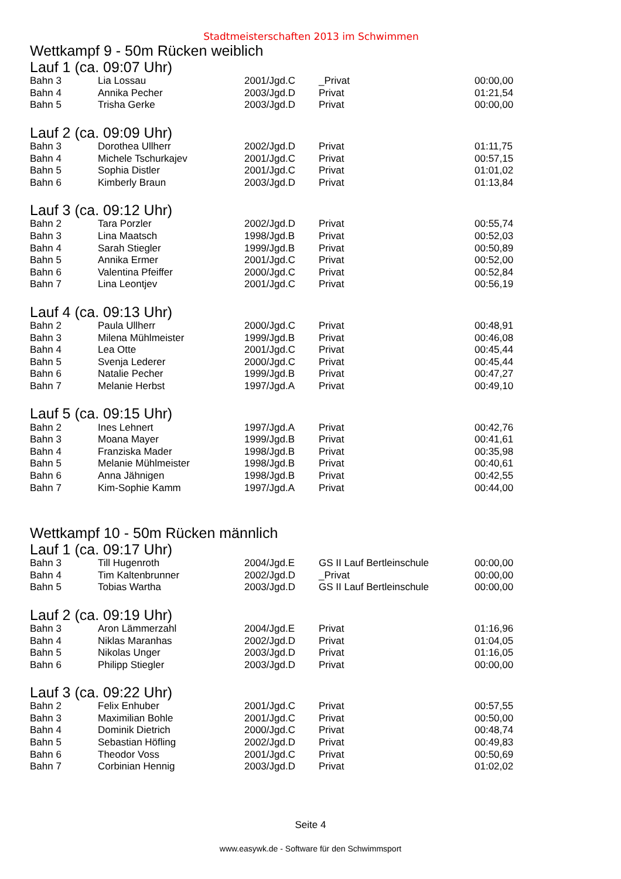Stadtmeisterschaften 2013 im Schwimmen
Wettkampf 9 - 50m Rücken weiblich
Lauf 1 (ca. 09:07 Uhr)
| Bahn 3 | Lia Lossau | 2001/Jgd.C | _Privat | 00:00,00 |
| Bahn 4 | Annika Pecher | 2003/Jgd.D | Privat | 01:21,54 |
| Bahn 5 | Trisha Gerke | 2003/Jgd.D | Privat | 00:00,00 |
Lauf 2 (ca. 09:09 Uhr)
| Bahn 3 | Dorothea Ullherr | 2002/Jgd.D | Privat | 01:11,75 |
| Bahn 4 | Michele Tschurkajev | 2001/Jgd.C | Privat | 00:57,15 |
| Bahn 5 | Sophia Distler | 2001/Jgd.C | Privat | 01:01,02 |
| Bahn 6 | Kimberly Braun | 2003/Jgd.D | Privat | 01:13,84 |
Lauf 3 (ca. 09:12 Uhr)
| Bahn 2 | Tara Porzler | 2002/Jgd.D | Privat | 00:55,74 |
| Bahn 3 | Lina Maatsch | 1998/Jgd.B | Privat | 00:52,03 |
| Bahn 4 | Sarah Stiegler | 1999/Jgd.B | Privat | 00:50,89 |
| Bahn 5 | Annika Ermer | 2001/Jgd.C | Privat | 00:52,00 |
| Bahn 6 | Valentina Pfeiffer | 2000/Jgd.C | Privat | 00:52,84 |
| Bahn 7 | Lina Leontjev | 2001/Jgd.C | Privat | 00:56,19 |
Lauf 4 (ca. 09:13 Uhr)
| Bahn 2 | Paula Ullherr | 2000/Jgd.C | Privat | 00:48,91 |
| Bahn 3 | Milena Mühlmeister | 1999/Jgd.B | Privat | 00:46,08 |
| Bahn 4 | Lea Otte | 2001/Jgd.C | Privat | 00:45,44 |
| Bahn 5 | Svenja Lederer | 2000/Jgd.C | Privat | 00:45,44 |
| Bahn 6 | Natalie Pecher | 1999/Jgd.B | Privat | 00:47,27 |
| Bahn 7 | Melanie Herbst | 1997/Jgd.A | Privat | 00:49,10 |
Lauf 5 (ca. 09:15 Uhr)
| Bahn 2 | Ines Lehnert | 1997/Jgd.A | Privat | 00:42,76 |
| Bahn 3 | Moana Mayer | 1999/Jgd.B | Privat | 00:41,61 |
| Bahn 4 | Franziska Mader | 1998/Jgd.B | Privat | 00:35,98 |
| Bahn 5 | Melanie Mühlmeister | 1998/Jgd.B | Privat | 00:40,61 |
| Bahn 6 | Anna Jähnigen | 1998/Jgd.B | Privat | 00:42,55 |
| Bahn 7 | Kim-Sophie Kamm | 1997/Jgd.A | Privat | 00:44,00 |
Wettkampf 10 - 50m Rücken männlich
Lauf 1 (ca. 09:17 Uhr)
| Bahn 3 | Till Hugenroth | 2004/Jgd.E | GS II Lauf Bertleinschule | 00:00,00 |
| Bahn 4 | Tim Kaltenbrunner | 2002/Jgd.D | _Privat | 00:00,00 |
| Bahn 5 | Tobias Wartha | 2003/Jgd.D | GS II Lauf Bertleinschule | 00:00,00 |
Lauf 2 (ca. 09:19 Uhr)
| Bahn 3 | Aron Lämmerzahl | 2004/Jgd.E | Privat | 01:16,96 |
| Bahn 4 | Niklas Maranhas | 2002/Jgd.D | Privat | 01:04,05 |
| Bahn 5 | Nikolas Unger | 2003/Jgd.D | Privat | 01:16,05 |
| Bahn 6 | Philipp Stiegler | 2003/Jgd.D | Privat | 00:00,00 |
Lauf 3 (ca. 09:22 Uhr)
| Bahn 2 | Felix Enhuber | 2001/Jgd.C | Privat | 00:57,55 |
| Bahn 3 | Maximilian Bohle | 2001/Jgd.C | Privat | 00:50,00 |
| Bahn 4 | Dominik Dietrich | 2000/Jgd.C | Privat | 00:48,74 |
| Bahn 5 | Sebastian Höfling | 2002/Jgd.D | Privat | 00:49,83 |
| Bahn 6 | Theodor Voss | 2001/Jgd.C | Privat | 00:50,69 |
| Bahn 7 | Corbinian Hennig | 2003/Jgd.D | Privat | 01:02,02 |
Seite 4
www.easywk.de - Software für den Schwimmsport